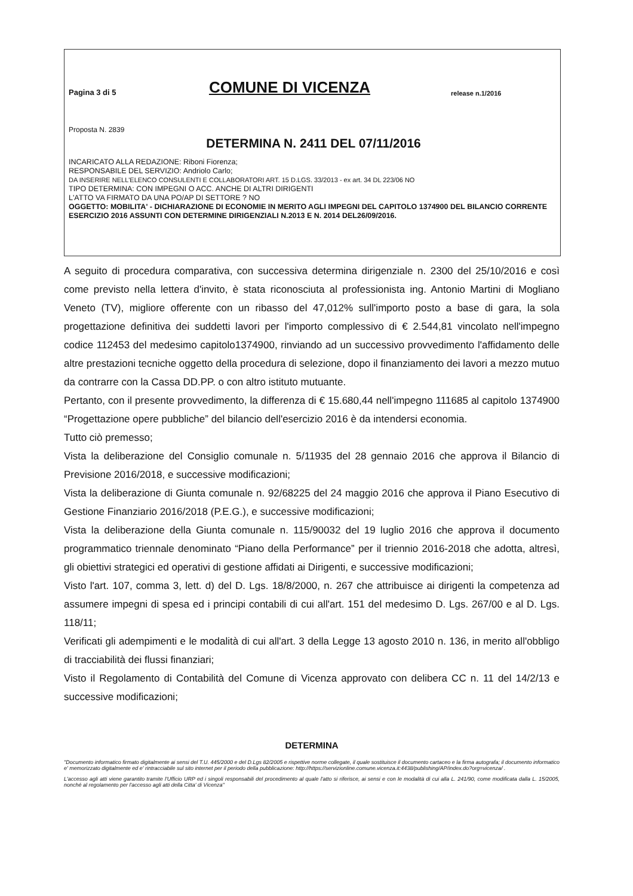Pagina 3 di 5 COMUNE DI VICENZA release n.1/2016
Proposta N. 2839
DETERMINA N. 2411 DEL 07/11/2016
INCARICATO ALLA REDAZIONE: Riboni Fiorenza;
RESPONSABILE DEL SERVIZIO: Andriolo Carlo;
DA INSERIRE NELL'ELENCO CONSULENTI E COLLABORATORI ART. 15 D.LGS. 33/2013 - ex art. 34 DL 223/06 NO
TIPO DETERMINA: CON IMPEGNI O ACC. ANCHE DI ALTRI DIRIGENTI
L'ATTO VA FIRMATO DA UNA PO/AP DI SETTORE ? NO
OGGETTO: MOBILITA' - DICHIARAZIONE DI ECONOMIE IN MERITO AGLI IMPEGNI DEL CAPITOLO 1374900 DEL BILANCIO CORRENTE ESERCIZIO 2016 ASSUNTI CON DETERMINE DIRIGENZIALI N.2013 E N. 2014 DEL26/09/2016.
A seguito di procedura comparativa, con successiva determina dirigenziale n. 2300 del 25/10/2016 e così come previsto nella lettera d'invito, è stata riconosciuta al professionista ing. Antonio Martini di Mogliano Veneto (TV), migliore offerente con un ribasso del 47,012% sull'importo posto a base di gara, la sola progettazione definitiva dei suddetti lavori per l'importo complessivo di € 2.544,81 vincolato nell'impegno codice 112453 del medesimo capitolo1374900, rinviando ad un successivo provvedimento l'affidamento delle altre prestazioni tecniche oggetto della procedura di selezione, dopo il finanziamento dei lavori a mezzo mutuo da contrarre con la Cassa DD.PP. o con altro istituto mutuante.
Pertanto, con il presente provvedimento, la differenza di € 15.680,44 nell'impegno 111685 al capitolo 1374900 “Progettazione opere pubbliche” del bilancio dell'esercizio 2016 è da intendersi economia.
Tutto ciò premesso;
Vista la deliberazione del Consiglio comunale n. 5/11935 del 28 gennaio 2016 che approva il Bilancio di Previsione 2016/2018, e successive modificazioni;
Vista la deliberazione di Giunta comunale n. 92/68225 del 24 maggio 2016 che approva il Piano Esecutivo di Gestione Finanziario 2016/2018 (P.E.G.), e successive modificazioni;
Vista la deliberazione della Giunta comunale n. 115/90032 del 19 luglio 2016 che approva il documento programmatico triennale denominato “Piano della Performance” per il triennio 2016-2018 che adotta, altresì, gli obiettivi strategici ed operativi di gestione affidati ai Dirigenti, e successive modificazioni;
Visto l'art. 107, comma 3, lett. d) del D. Lgs. 18/8/2000, n. 267 che attribuisce ai dirigenti la competenza ad assumere impegni di spesa ed i principi contabili di cui all'art. 151 del medesimo D. Lgs. 267/00 e al D. Lgs. 118/11;
Verificati gli adempimenti e le modalità di cui all'art. 3 della Legge 13 agosto 2010 n. 136, in merito all'obbligo di tracciabilità dei flussi finanziari;
Visto il Regolamento di Contabilità del Comune di Vicenza approvato con delibera CC n. 11 del 14/2/13 e successive modificazioni;
DETERMINA
"Documento informatico firmato digitalmente ai sensi del T.U. 445/2000 e del D.Lgs 82/2005 e rispettive norme collegate, il quale sostituisce il documento cartaceo e la firma autografa; il documento informatico e' memorizzato digitalmente ed e' rintracciabile sul sito internet per il periodo della pubblicazione: http://https://servizionline.comune.vicenza.it:4438/publishing/AP/index.do?org=vicenza/ .
L'accesso agli atti viene garantito tramite l'Ufficio URP ed i singoli responsabili del procedimento al quale l'atto si riferisce, ai sensi e con le modalità di cui alla L. 241/90, come modificata dalla L. 15/2005, nonché al regolamento per l'accesso agli atti della Citta' di Vicenza"